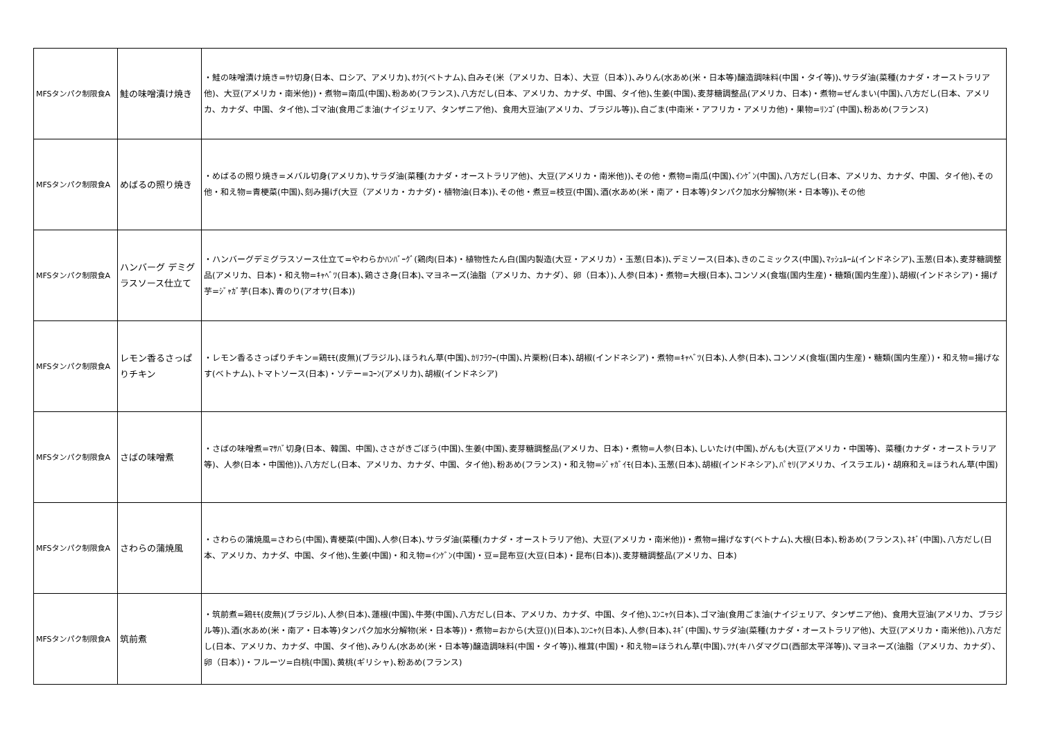| MFSタンパク制限食A | 鮭の味噌漬け焼き | ・鮭の味噌漬け焼き=ｻｹ切身(日本、ロシア、アメリカ)､ｵｸﾗ(ベトナム)､白みそ(米（アメリカ、日本）、大豆（日本）)､みりん(水あめ(米・日本等)醸造調味料(中国・タイ等))､サラダ油(菜種(カナダ・オーストラリア他)、大豆(アメリカ・南米他))・煮物=南瓜(中国)､粉あめ(フランス)､八方だし(日本、アメリカ、カナダ、中国、タイ他)､生姜(中国)､麦芽糖調整品(アメリカ、日本)・煮物=ぜんまい(中国)､八方だし(日本、アメリカ、カナダ、中国、タイ他)､ゴマ油(食用ごま油(ナイジェリア、タンザニア他)、食用大豆油(アメリカ、ブラジル等))､白ごま(中南米・アフリカ・アメリカ他)・果物=ﾘﾝｺﾞ(中国)､粉あめ(フランス) |
| MFSタンパク制限食A | めばるの照り焼き | ・めばるの照り焼き=メバル切身(アメリカ)､サラダ油(菜種(カナダ・オーストラリア他)、大豆(アメリカ・南米他))､その他・煮物=南瓜(中国)､ｲﾝｹﾞﾝ(中国)､八方だし(日本、アメリカ、カナダ、中国、タイ他)､その他・和え物=青梗菜(中国)､刻み揚げ(大豆（アメリカ・カナダ)・植物油(日本))､その他・煮豆=枝豆(中国)､酒(水あめ(米・南ア・日本等)タンパク加水分解物(米・日本等))､その他 |
| MFSタンパク制限食A | ハンバーグ デミグラスソース仕立て | ・ハンバーグデミグラスソース仕立て=やわらかﾊﾝﾊﾞｰｸﾞ(鶏肉(日本)・植物性たん白(国内製造(大豆・アメリカ）・玉葱(日本))､デミソース(日本)､きのこミックス(中国)､ﾏｯｼｭﾙｰﾑ(インドネシア)､玉葱(日本)､麦芽糖調整品(アメリカ、日本)・和え物=ｷｬﾍﾞﾂ(日本)､鶏ささ身(日本)､マヨネーズ(油脂（アメリカ、カナダ）、卵（日本）)､人参(日本)・煮物=大根(日本)､コンソメ(食塩(国内生産)・糖類(国内生産）)､胡椒(インドネシア)・揚げ芋=ｼﾞｬｶﾞ芋(日本)､青のり(アオサ(日本)) |
| MFSタンパク制限食A | レモン香るさっぱりチキン | ・レモン香るさっぱりチキン=鶏ﾓﾓ(皮無)(ブラジル)､ほうれん草(中国)､ｶﾘﾌﾗﾜｰ(中国)､片栗粉(日本)､胡椒(インドネシア)・煮物=ｷｬﾍﾞﾂ(日本)､人参(日本)､コンソメ(食塩(国内生産)・糖類(国内生産）)・和え物=揚げなす(ベトナム)､トマトソース(日本)・ソテー=ｺｰﾝ(アメリカ)､胡椒(インドネシア) |
| MFSタンパク制限食A | さばの味噌煮 | ・さばの味噌煮=ﾏｻﾊﾞ切身(日本、韓国、中国)､ささがきごぼう(中国)､生姜(中国)､麦芽糖調整品(アメリカ、日本)・煮物=人参(日本)､しいたけ(中国)､がんも(大豆(アメリカ・中国等)、菜種(カナダ・オーストラリア等)、人参(日本・中国他))､八方だし(日本、アメリカ、カナダ、中国、タイ他)､粉あめ(フランス)・和え物=ｼﾞｬｶﾞｲﾓ(日本)､玉葱(日本)､胡椒(インドネシア)､ﾊﾟｾﾘ(アメリカ、イスラエル)・胡麻和え=ほうれん草(中国) |
| MFSタンパク制限食A | さわらの蒲焼風 | ・さわらの蒲焼風=さわら(中国)､青梗菜(中国)､人参(日本)､サラダ油(菜種(カナダ・オーストラリア他)、大豆(アメリカ・南米他))・煮物=揚げなす(ベトナム)､大根(日本)､粉あめ(フランス)､ﾈｷﾞ(中国)､八方だし(日本、アメリカ、カナダ、中国、タイ他)､生姜(中国)・和え物=ｲﾝｹﾞﾝ(中国)・豆=昆布豆(大豆(日本)・昆布(日本))､麦芽糖調整品(アメリカ、日本) |
| MFSタンパク制限食A | 筑前煮 | ・筑前煮=鶏ﾓﾓ(皮無)(ブラジル)､人参(日本)､蓮根(中国)､牛蒡(中国)､八方だし(日本、アメリカ、カナダ、中国、タイ他)､ｺﾝﾆｬｸ(日本)､ゴマ油(食用ごま油(ナイジェリア、タンザニア他)、食用大豆油(アメリカ、ブラジル等))､酒(水あめ(米・南ア・日本等)タンパク加水分解物(米・日本等))・煮物=おから(大豆())(日本)､ｺﾝﾆｬｸ(日本)､人参(日本)､ﾈｷﾞ(中国)､サラダ油(菜種(カナダ・オーストラリア他)、大豆(アメリカ・南米他))､八方だし(日本、アメリカ、カナダ、中国、タイ他)､みりん(水あめ(米・日本等)醸造調味料(中国・タイ等))､椎茸(中国)・和え物=ほうれん草(中国)､ﾂﾅ(キハダマグロ(西部太平洋等))､マヨネーズ(油脂（アメリカ、カナダ）、卵（日本）)・フルーツ=白桃(中国)､黄桃(ギリシャ)､粉あめ(フランス) |